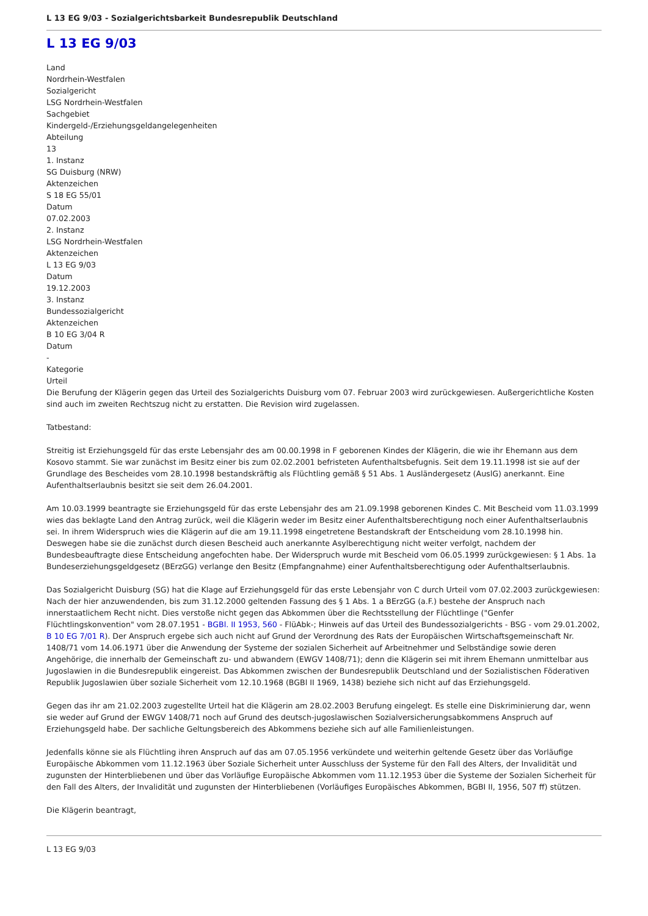L 13 EG 9/03 - Sozialgerichtsbarkeit Bundesrepublik Deutschland
L 13 EG 9/03
Land
Nordrhein-Westfalen
Sozialgericht
LSG Nordrhein-Westfalen
Sachgebiet
Kindergeld-/Erziehungsgeldangelegenheiten
Abteilung
13
1. Instanz
SG Duisburg (NRW)
Aktenzeichen
S 18 EG 55/01
Datum
07.02.2003
2. Instanz
LSG Nordrhein-Westfalen
Aktenzeichen
L 13 EG 9/03
Datum
19.12.2003
3. Instanz
Bundessozialgericht
Aktenzeichen
B 10 EG 3/04 R
Datum
-
Kategorie
Urteil
Die Berufung der Klägerin gegen das Urteil des Sozialgerichts Duisburg vom 07. Februar 2003 wird zurückgewiesen. Außergerichtliche Kosten sind auch im zweiten Rechtszug nicht zu erstatten. Die Revision wird zugelassen.
Tatbestand:
Streitig ist Erziehungsgeld für das erste Lebensjahr des am 00.00.1998 in F geborenen Kindes der Klägerin, die wie ihr Ehemann aus dem Kosovo stammt. Sie war zunächst im Besitz einer bis zum 02.02.2001 befristeten Aufenthaltsbefugnis. Seit dem 19.11.1998 ist sie auf der Grundlage des Bescheides vom 28.10.1998 bestandskräftig als Flüchtling gemäß § 51 Abs. 1 Ausländergesetz (AuslG) anerkannt. Eine Aufenthaltserlaubnis besitzt sie seit dem 26.04.2001.
Am 10.03.1999 beantragte sie Erziehungsgeld für das erste Lebensjahr des am 21.09.1998 geborenen Kindes C. Mit Bescheid vom 11.03.1999 wies das beklagte Land den Antrag zurück, weil die Klägerin weder im Besitz einer Aufenthaltsberechtigung noch einer Aufenthaltserlaubnis sei. In ihrem Widerspruch wies die Klägerin auf die am 19.11.1998 eingetretene Bestandskraft der Entscheidung vom 28.10.1998 hin. Deswegen habe sie die zunächst durch diesen Bescheid auch anerkannte Asylberechtigung nicht weiter verfolgt, nachdem der Bundesbeauftragte diese Entscheidung angefochten habe. Der Widerspruch wurde mit Bescheid vom 06.05.1999 zurückgewiesen: § 1 Abs. 1a Bundeserziehungsgeldgesetz (BErzGG) verlange den Besitz (Empfangnahme) einer Aufenthaltsberechtigung oder Aufenthaltserlaubnis.
Das Sozialgericht Duisburg (SG) hat die Klage auf Erziehungsgeld für das erste Lebensjahr von C durch Urteil vom 07.02.2003 zurückgewiesen: Nach der hier anzuwendenden, bis zum 31.12.2000 geltenden Fassung des § 1 Abs. 1 a BErzGG (a.F.) bestehe der Anspruch nach innerstaatlichem Recht nicht. Dies verstoße nicht gegen das Abkommen über die Rechtsstellung der Flüchtlinge ("Genfer Flüchtlingskonvention" vom 28.07.1951 - BGBl. II 1953, 560 - FlüAbk-; Hinweis auf das Urteil des Bundessozialgerichts - BSG - vom 29.01.2002, B 10 EG 7/01 R). Der Anspruch ergebe sich auch nicht auf Grund der Verordnung des Rats der Europäischen Wirtschaftsgemeinschaft Nr. 1408/71 vom 14.06.1971 über die Anwendung der Systeme der sozialen Sicherheit auf Arbeitnehmer und Selbständige sowie deren Angehörige, die innerhalb der Gemeinschaft zu- und abwandern (EWGV 1408/71); denn die Klägerin sei mit ihrem Ehemann unmittelbar aus Jugoslawien in die Bundesrepublik eingereist. Das Abkommen zwischen der Bundesrepublik Deutschland und der Sozialistischen Föderativen Republik Jugoslawien über soziale Sicherheit vom 12.10.1968 (BGBl II 1969, 1438) beziehe sich nicht auf das Erziehungsgeld.
Gegen das ihr am 21.02.2003 zugestellte Urteil hat die Klägerin am 28.02.2003 Berufung eingelegt. Es stelle eine Diskriminierung dar, wenn sie weder auf Grund der EWGV 1408/71 noch auf Grund des deutsch-jugoslawischen Sozialversicherungsabkommens Anspruch auf Erziehungsgeld habe. Der sachliche Geltungsbereich des Abkommens beziehe sich auf alle Familienleistungen.
Jedenfalls könne sie als Flüchtling ihren Anspruch auf das am 07.05.1956 verkündete und weiterhin geltende Gesetz über das Vorläufige Europäische Abkommen vom 11.12.1963 über Soziale Sicherheit unter Ausschluss der Systeme für den Fall des Alters, der Invalidität und zugunsten der Hinterbliebenen und über das Vorläufige Europäische Abkommen vom 11.12.1953 über die Systeme der Sozialen Sicherheit für den Fall des Alters, der Invalidität und zugunsten der Hinterbliebenen (Vorläufiges Europäisches Abkommen, BGBI II, 1956, 507 ff) stützen.
Die Klägerin beantragt,
L 13 EG 9/03